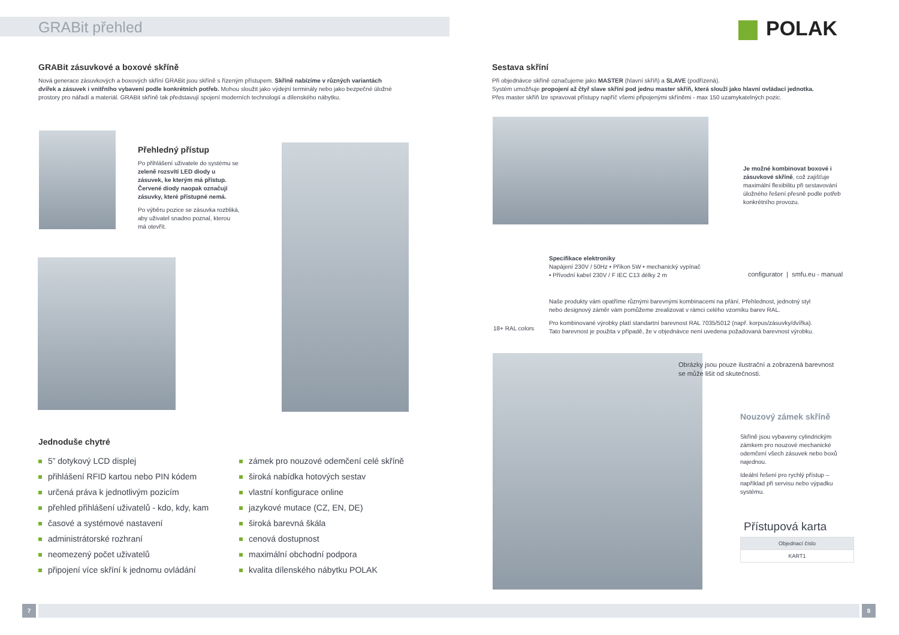GRABit přehled POLAK
GRABit zásuvkové a boxové skříně
Nová generace zásuvkových a boxových skříní GRABit jsou skříně s řízeným přístupem. Skříně nabízíme v různých variantách dvířek a zásuvek i vnitřního vybavení podle konkrétních potřeb. Mohou sloužit jako výdejní terminály nebo jako bezpečné úložné prostory pro nářadí a materiál. GRABit skříně tak představují spojení moderních technologií a dílenského nábytku.
Přehledný přístup
Po přihlášení uživatele do systému se zeleně rozsvítí LED diody u zásuvek, ke kterým má přístup. Červené diody naopak označují zásuvky, které přístupné nemá.
Po výběru pozice se zásuvka rozbliká, aby uživatel snadno poznal, kterou má otevřít.
Jednoduše chytré
5” dotykový LCD displej
přihlášení RFID kartou nebo PIN kódem
určená práva k jednotlivým pozicím
přehled přihlášení uživatelů - kdo, kdy, kam
časové a systémové nastavení
administrátorské rozhraní
neomezený počet uživatelů
připojení více skříní k jednomu ovládání
zámek pro nouzové odemčení celé skříně
široká nabídka hotových sestav
vlastní konfigurace online
jazykové mutace (CZ, EN, DE)
široká barevná škála
cenová dostupnost
maximální obchodní podpora
kvalita dílenského nábytku POLAK
Sestava skříní
Při objednávce skříně označujeme jako MASTER (hlavní skříň) a SLAVE (podřízená).
Systém umožňuje propojení až čtyř slave skříní pod jednu master skříň, která slouží jako hlavní ovládací jednotka.
Přes master skříň lze spravovat přístupy napříč všemi připojenými skříněmi - max 150 uzamykatelných pozic.
Je možné kombinovat boxové i zásuvkové skříně, což zajišťuje maximální flexibilitu při sestavování úložného řešení přesně podle potřeb konkrétního provozu.
configurator | smfu.eu - manual
Specifikace elektroniky
Napájení 230V / 50Hz • Příkon 5W • mechanický vypínač
• Přívodní kabel 230V / F IEC C13 délky 2 m
18+ RAL colors
Naše produkty vám opatříme různými barevnými kombinacemi na přání. Přehlednost, jednotný styl nebo designový záměr vám pomůžeme zrealizovat v rámci celého vzorníku barev RAL.
Pro kombinované výrobky platí standartní barevnost RAL 7035/5012 (např. korpus/zásuvky/dvířka). Tato barevnost je použita v případě, že v objednávce není uvedena požadovaná barevnost výrobku.
Obrázky jsou pouze ilustrační a zobrazená barevnost se může lišit od skutečnosti.
Nouzový zámek skříně
Skříně jsou vybaveny cylindrickým zámkem pro nouzové mechanické odemčení všech zásuvek nebo boxů najednou.
Ideální řešení pro rychlý přístup – například při servisu nebo výpadku systému.
Přístupová karta
| Objednací číslo |
| --- |
| KART1 |
7 8